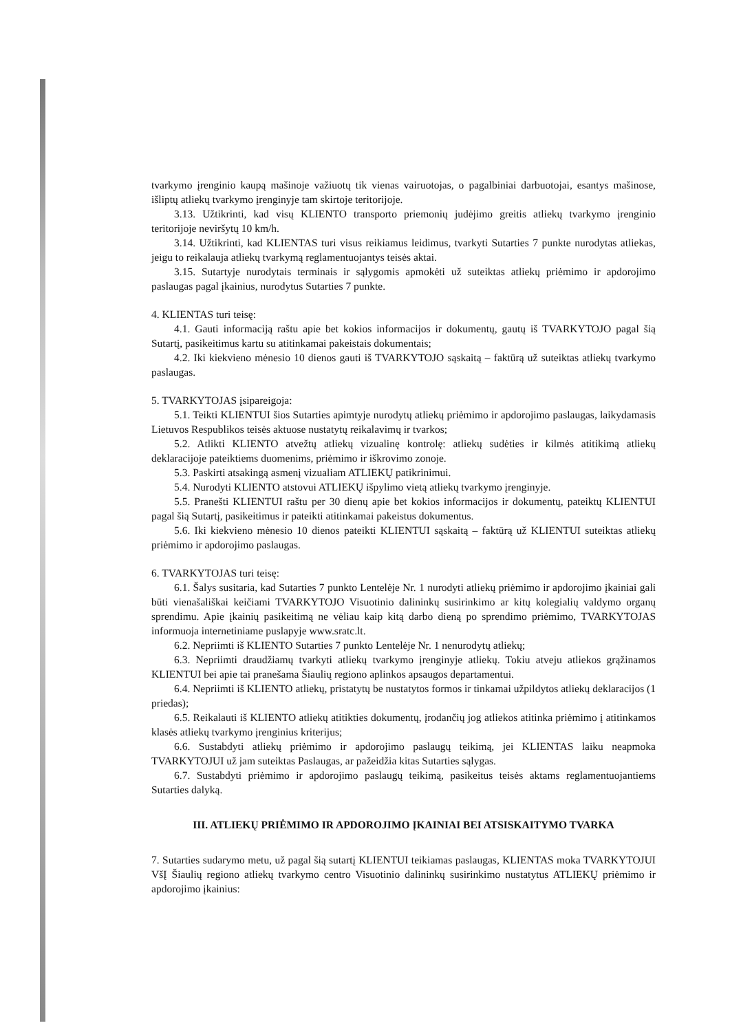tvarkymo įrenginio kaupą mašinoje važiuotų tik vienas vairuotojas, o pagalbiniai darbuotojai, esantys mašinose, išliptų atliekų tvarkymo įrenginyje tam skirtoje teritorijoje.
3.13. Užtikrinti, kad visų KLIENTO transporto priemonių judėjimo greitis atliekų tvarkymo įrenginio teritorijoje neviršytų 10 km/h.
3.14. Užtikrinti, kad KLIENTAS turi visus reikiamus leidimus, tvarkyti Sutarties 7 punkte nurodytas atliekas, jeigu to reikalauja atliekų tvarkymą reglamentuojantys teisės aktai.
3.15. Sutartyje nurodytais terminais ir sąlygomis apmokėti už suteiktas atliekų priėmimo ir apdorojimo paslaugas pagal įkainius, nurodytus Sutarties 7 punkte.
4. KLIENTAS turi teisę:
4.1. Gauti informaciją raštu apie bet kokios informacijos ir dokumentų, gautų iš TVARKYTOJO pagal šią Sutartį, pasikeitimus kartu su atitinkamai pakeistais dokumentais;
4.2. Iki kiekvieno mėnesio 10 dienos gauti iš TVARKYTOJO sąskaitą – faktūrą už suteiktas atliekų tvarkymo paslaugas.
5. TVARKYTOJAS įsipareigoja:
5.1. Teikti KLIENTUI šios Sutarties apimtyje nurodytų atliekų priėmimo ir apdorojimo paslaugas, laikydamasis Lietuvos Respublikos teisės aktuose nustatytų reikalavimų ir tvarkos;
5.2. Atlikti KLIENTO atvežtų atliekų vizualinę kontrolę: atliekų sudėties ir kilmės atitikimą atliekų deklaracijoje pateiktiems duomenims, priėmimo ir iškrovimo zonoje.
5.3. Paskirti atsakingą asmenį vizualiam ATLIEKŲ patikrinimui.
5.4. Nurodyti KLIENTO atstovui ATLIEKŲ išpylimo vietą atliekų tvarkymo įrenginyje.
5.5. Pranešti KLIENTUI raštu per 30 dienų apie bet kokios informacijos ir dokumentų, pateiktų KLIENTUI pagal šią Sutartį, pasikeitimus ir pateikti atitinkamai pakeistus dokumentus.
5.6. Iki kiekvieno mėnesio 10 dienos pateikti KLIENTUI sąskaitą – faktūrą už KLIENTUI suteiktas atliekų priėmimo ir apdorojimo paslaugas.
6. TVARKYTOJAS turi teisę:
6.1. Šalys susitaria, kad Sutarties 7 punkto Lentelėje Nr. 1 nurodyti atliekų priėmimo ir apdorojimo įkainiai gali būti vienašališkai keičiami TVARKYTOJO Visuotinio dalininkų susirinkimo ar kitų kolegialių valdymo organų sprendimu. Apie įkainių pasikeitimą ne vėliau kaip kitą darbo dieną po sprendimo priėmimo, TVARKYTOJAS informuoja internetiniame puslapyje www.sratc.lt.
6.2. Nepriimti iš KLIENTO Sutarties 7 punkto Lentelėje Nr. 1 nenurodytų atliekų;
6.3. Nepriimti draudžiamų tvarkyti atliekų tvarkymo įrenginyje atliekų. Tokiu atveju atliekos grąžinamos KLIENTUI bei apie tai pranešama Šiaulių regiono aplinkos apsaugos departamentui.
6.4. Nepriimti iš KLIENTO atliekų, pristatytų be nustatytos formos ir tinkamai užpildytos atliekų deklaracijos (1 priedas);
6.5. Reikalauti iš KLIENTO atliekų atitikties dokumentų, įrodančių jog atliekos atitinka priėmimo į atitinkamos klasės atliekų tvarkymo įrenginius kriterijus;
6.6. Sustabdyti atliekų priėmimo ir apdorojimo paslaugų teikimą, jei KLIENTAS laiku neapmoka TVARKYTOJUI už jam suteiktas Paslaugas, ar pažeidžia kitas Sutarties sąlygas.
6.7. Sustabdyti priėmimo ir apdorojimo paslaugų teikimą, pasikeitus teisės aktams reglamentuojantiems Sutarties dalyką.
III. ATLIEKŲ PRIĖMIMO IR APDOROJIMO ĮKAINIAI BEI ATSISKAITYMO TVARKA
7. Sutarties sudarymo metu, už pagal šią sutartį KLIENTUI teikiamas paslaugas, KLIENTAS moka TVARKYTOJUI VšĮ Šiaulių regiono atliekų tvarkymo centro Visuotinio dalininkų susirinkimo nustatytus ATLIEKŲ priėmimo ir apdorojimo įkainius: